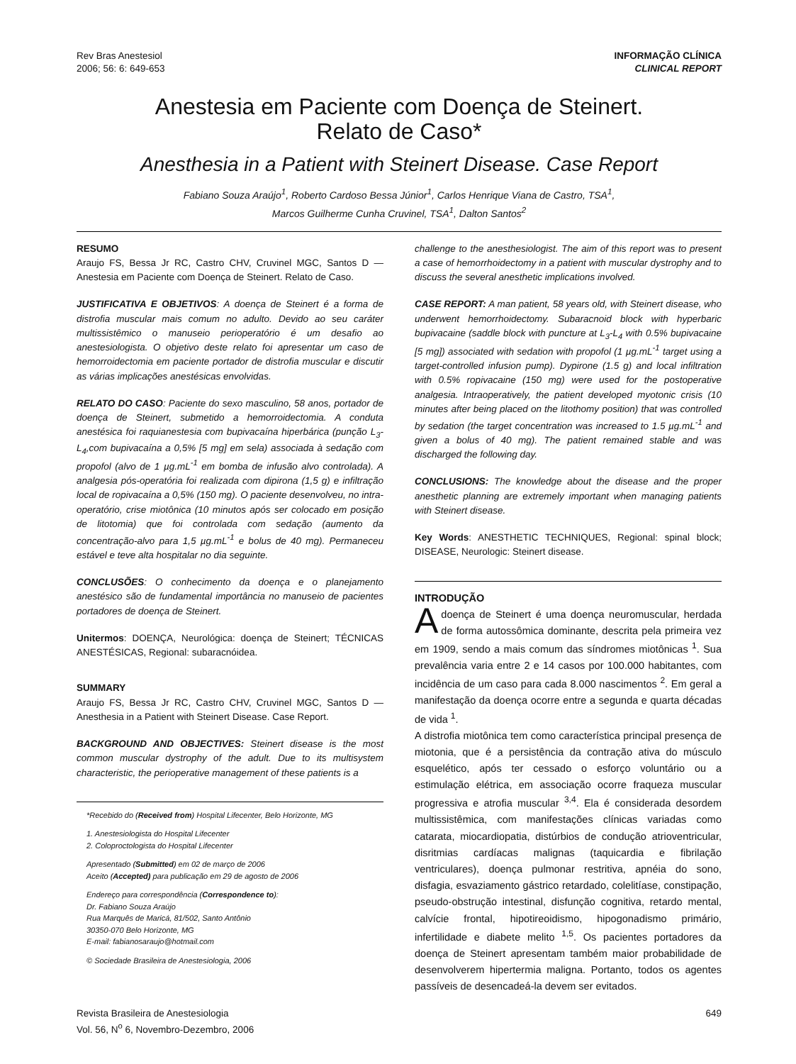Rev Bras Anestesiol
2006; 56: 6: 649-653
INFORMAÇÃO CLÍNICA
CLINICAL REPORT
Anestesia em Paciente com Doença de Steinert.
Relato de Caso*
Anesthesia in a Patient with Steinert Disease. Case Report
Fabiano Souza Araújo<sup>1</sup>, Roberto Cardoso Bessa Júnior<sup>1</sup>, Carlos Henrique Viana de Castro, TSA<sup>1</sup>,
Marcos Guilherme Cunha Cruvinel, TSA<sup>1</sup>, Dalton Santos<sup>2</sup>
RESUMO
Araujo FS, Bessa Jr RC, Castro CHV, Cruvinel MGC, Santos D — Anestesia em Paciente com Doença de Steinert. Relato de Caso.
JUSTIFICATIVA E OBJETIVOS: A doença de Steinert é a forma de distrofia muscular mais comum no adulto. Devido ao seu caráter multissistêmico o manuseio perioperatório é um desafio ao anestesiologista. O objetivo deste relato foi apresentar um caso de hemorroidectomia em paciente portador de distrofia muscular e discutir as várias implicações anestésicas envolvidas.
RELATO DO CASO: Paciente do sexo masculino, 58 anos, portador de doença de Steinert, submetido a hemorroidectomia. A conduta anestésica foi raquianestesia com bupivacaína hiperbárica (punção L<sub>3</sub>-L<sub>4</sub>,com bupivacaína a 0,5% [5 mg] em sela) associada à sedação com propofol (alvo de 1 µg.mL<sup>-1</sup> em bomba de infusão alvo controlada). A analgesia pós-operatória foi realizada com dipirona (1,5 g) e infiltração local de ropivacaína a 0,5% (150 mg). O paciente desenvolveu, no intra-operatório, crise miotônica (10 minutos após ser colocado em posição de litotomia) que foi controlada com sedação (aumento da concentração-alvo para 1,5 µg.mL<sup>-1</sup> e bolus de 40 mg). Permaneceu estável e teve alta hospitalar no dia seguinte.
CONCLUSÕES: O conhecimento da doença e o planejamento anestésico são de fundamental importância no manuseio de pacientes portadores de doença de Steinert.
Unitermos: DOENÇA, Neurológica: doença de Steinert; TÉCNICAS ANESTÉSICAS, Regional: subaracnóidea.
SUMMARY
Araujo FS, Bessa Jr RC, Castro CHV, Cruvinel MGC, Santos D — Anesthesia in a Patient with Steinert Disease. Case Report.
BACKGROUND AND OBJECTIVES: Steinert disease is the most common muscular dystrophy of the adult. Due to its multisystem characteristic, the perioperative management of these patients is a
*Recebido do (Received from) Hospital Lifecenter, Belo Horizonte, MG
1. Anestesiologista do Hospital Lifecenter
2. Coloproctologista do Hospital Lifecenter
Apresentado (Submitted) em 02 de março de 2006
Aceito (Accepted) para publicação em 29 de agosto de 2006
Endereço para correspondência (Correspondence to):
Dr. Fabiano Souza Araújo
Rua Marquês de Maricá, 81/502, Santo Antônio
30350-070 Belo Horizonte, MG
E-mail: fabianosaraujo@hotmail.com
© Sociedade Brasileira de Anestesiologia, 2006
challenge to the anesthesiologist. The aim of this report was to present a case of hemorrhoidectomy in a patient with muscular dystrophy and to discuss the several anesthetic implications involved.
CASE REPORT: A man patient, 58 years old, with Steinert disease, who underwent hemorrhoidectomy. Subaracnoid block with hyperbaric bupivacaine (saddle block with puncture at L<sub>3</sub>-L<sub>4</sub> with 0.5% bupivacaine [5 mg]) associated with sedation with propofol (1 µg.mL<sup>-1</sup> target using a target-controlled infusion pump). Dypirone (1.5 g) and local infiltration with 0.5% ropivacaine (150 mg) were used for the postoperative analgesia. Intraoperatively, the patient developed myotonic crisis (10 minutes after being placed on the litothomy position) that was controlled by sedation (the target concentration was increased to 1.5 µg.mL<sup>-1</sup> and given a bolus of 40 mg). The patient remained stable and was discharged the following day.
CONCLUSIONS: The knowledge about the disease and the proper anesthetic planning are extremely important when managing patients with Steinert disease.
Key Words: ANESTHETIC TECHNIQUES, Regional: spinal block; DISEASE, Neurologic: Steinert disease.
INTRODUÇÃO
Adoença de Steinert é uma doença neuromuscular, herdada de forma autossômica dominante, descrita pela primeira vez em 1909, sendo a mais comum das síndromes miotônicas <sup>1</sup>. Sua prevalência varia entre 2 e 14 casos por 100.000 habitantes, com incidência de um caso para cada 8.000 nascimentos <sup>2</sup>. Em geral a manifestação da doença ocorre entre a segunda e quarta décadas de vida <sup>1</sup>.
A distrofia miotônica tem como característica principal presença de miotonia, que é a persistência da contração ativa do músculo esquelético, após ter cessado o esforço voluntário ou a estimulação elétrica, em associação ocorre fraqueza muscular progressiva e atrofia muscular <sup>3,4</sup>. Ela é considerada desordem multissistêmica, com manifestações clínicas variadas como catarata, miocardiopatia, distúrbios de condução atrioventricular, disritmias cardíacas malignas (taquicardia e fibrilação ventriculares), doença pulmonar restritiva, apnéia do sono, disfagia, esvaziamento gástrico retardado, colelitíase, constipação, pseudo-obstrução intestinal, disfunção cognitiva, retardo mental, calvície frontal, hipotireoidismo, hipogonadismo primário, infertilidade e diabete melito <sup>1,5</sup>. Os pacientes portadores da doença de Steinert apresentam também maior probabilidade de desenvolverem hipertermia maligna. Portanto, todos os agentes passíveis de desencadeá-la devem ser evitados.
Revista Brasileira de Anestesiologia
Vol. 56, N<sup>o</sup> 6, Novembro-Dezembro, 2006
649